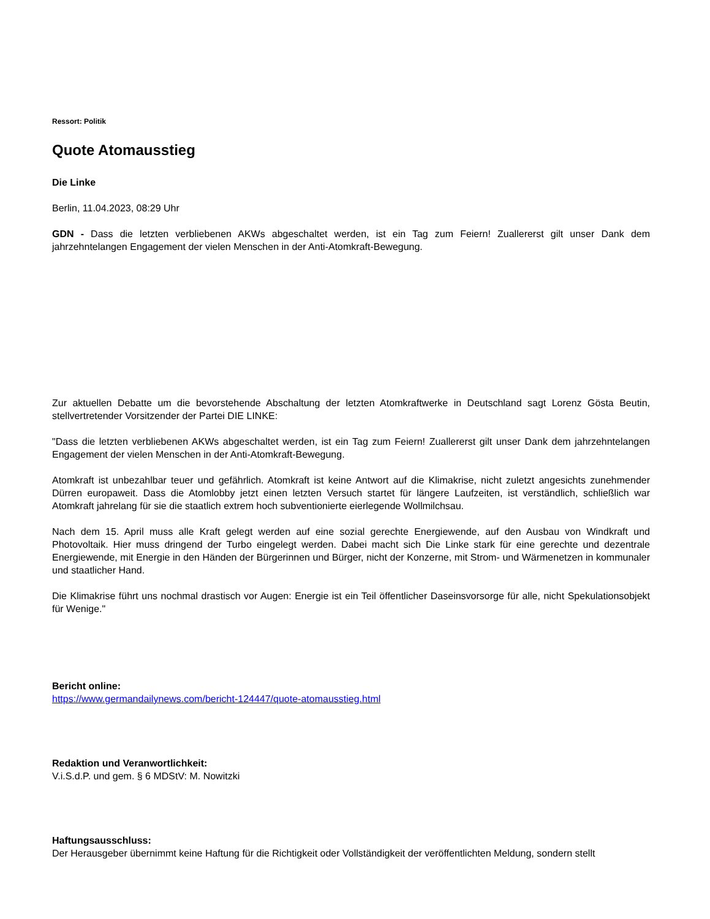Ressort: Politik
Quote Atomausstieg
Die Linke
Berlin, 11.04.2023, 08:29 Uhr
GDN - Dass die letzten verbliebenen AKWs abgeschaltet werden, ist ein Tag zum Feiern! Zuallererst gilt unser Dank dem jahrzehntelangen Engagement der vielen Menschen in der Anti-Atomkraft-Bewegung.
Zur aktuellen Debatte um die bevorstehende Abschaltung der letzten Atomkraftwerke in Deutschland sagt Lorenz Gösta Beutin, stellvertretender Vorsitzender der Partei DIE LINKE:
"Dass die letzten verbliebenen AKWs abgeschaltet werden, ist ein Tag zum Feiern! Zuallererst gilt unser Dank dem jahrzehntelangen Engagement der vielen Menschen in der Anti-Atomkraft-Bewegung.
Atomkraft ist unbezahlbar teuer und gefährlich. Atomkraft ist keine Antwort auf die Klimakrise, nicht zuletzt angesichts zunehmender Dürren europaweit. Dass die Atomlobby jetzt einen letzten Versuch startet für längere Laufzeiten, ist verständlich, schließlich war Atomkraft jahrelang für sie die staatlich extrem hoch subventionierte eierlegende Wollmilchsau.
Nach dem 15. April muss alle Kraft gelegt werden auf eine sozial gerechte Energiewende, auf den Ausbau von Windkraft und Photovoltaik. Hier muss dringend der Turbo eingelegt werden. Dabei macht sich Die Linke stark für eine gerechte und dezentrale Energiewende, mit Energie in den Händen der Bürgerinnen und Bürger, nicht der Konzerne, mit Strom- und Wärmenetzen in kommunaler und staatlicher Hand.
Die Klimakrise führt uns nochmal drastisch vor Augen: Energie ist ein Teil öffentlicher Daseinsvorsorge für alle, nicht Spekulationsobjekt für Wenige."
Bericht online:
https://www.germandailynews.com/bericht-124447/quote-atomausstieg.html
Redaktion und Veranwortlichkeit:
V.i.S.d.P. und gem. § 6 MDStV: M. Nowitzki
Haftungsausschluss:
Der Herausgeber übernimmt keine Haftung für die Richtigkeit oder Vollständigkeit der veröffentlichten Meldung, sondern stellt